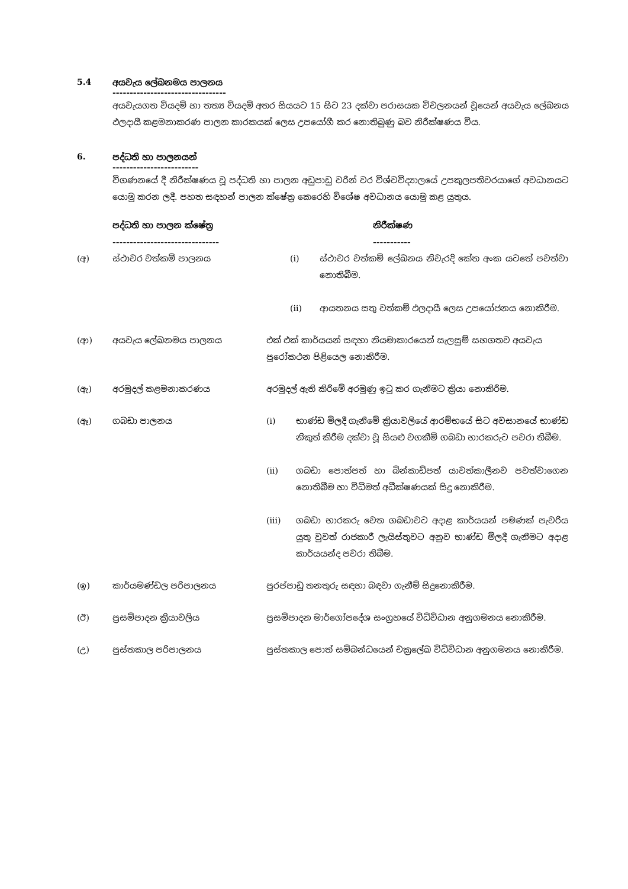5.4 අයවැය ලේඛනමය පාලනය
---------------------------------
අයවැයගත වියදම් හා තත්‍ය වියදම් අතර සියයට 15 සිට 23 දක්වා පරාසයක විචලනයන් වූයෙන් අයවැය ලේඛනය ඵලදායී කළමනාකරණ පාලන කාරකයක් ලෙස උපයෝගී කර නොතිබුණු බව නිරීක්ෂණය විය.
6. පද්ධති හා පාලනයන්
-------------------------
විගණනයේ දී නිරීක්ෂණය වූ පද්ධති හා පාලන අඩුපාඩු වරින් වර විශ්වවිද්‍යාලයේ උපකුලපතිවරයාගේ අවධානයට යොමු කරන ලදී. පහත සඳහන් පාලන ක්ෂේත්‍ර කෙරෙහි විශේෂ අවධානය යොමු කළ යුතුය.
| | පද්ධති හා පාලන ක්ෂේත්‍ර ------------------------------- | නිරීක්ෂණ ----------- |
| --- | --- | --- |
| (අ) | ස්ථාවර වත්කම් පාලනය | (i) ස්ථාවර වත්කම් ලේඛනය නිවැරදි කේත අංක යටතේ පවත්වා නොතිබීම. (ii) ආයතනය සතු වත්කම් ඵලදායී ලෙස උපයෝජනය නොකිරීම. |
| (ආ) | අයවැය ලේඛනමය පාලනය | එක් එක් කාර්යයන් සඳහා නියමාකාරයෙන් සැලසුම් සහගතව අයවැය පුරෝකථන පිළියෙල නොකිරීම. |
| (ඇ) | අරමුදල් කළමනාකරණය | අරමුදල් ඇති කිරීමේ අරමුණු ඉටු කර ගැනීමට ක්‍රියා නොකිරීම. |
| (ඈ) | ගබඩා පාලනය | (i) භාණ්ඩ මිලදී ගැනීමේ ක්‍රියාවලියේ ආරම්භයේ සිට අවසානයේ භාණ්ඩ නිකුත් කිරීම දක්වා වූ සියළු වගකීම් ගබඩා භාරකරුට පවරා තිබීම. (ii) ගබඩා පොත්පත් හා බින්කාඩ්පත් යාවත්කාලීනව පවත්වාගෙන නොතිබීම හා විධිමත් අධීක්ෂණයක් සිදු නොකිරීම. (iii) ගබඩා භාරකරු වෙත ගබඩාවට අදාළ කාර්යයන් පමණක් පැවරිය යුතු වුවත් රාජකාරී ලැයිස්තුවට අනුව භාණ්ඩ මිලදී ගැනීමට අදාළ කාර්යයන්ද පවරා තිබීම. |
| (ඉ) | කාර්යමණ්ඩල පරිපාලනය | පුරප්පාඩු තනතුරු සඳහා බඳවා ගැනීම් සිදුනොකිරීම. |
| (ඊ) | ප්‍රසම්පාදන ක්‍රියාවලිය | ප්‍රසම්පාදන මාර්ගෝපදේශ සංග්‍රහයේ විධිවිධාන අනුගමනය නොකිරීම. |
| (උ) | පුස්තකාල පරිපාලනය | පුස්තකාල පොත් සම්බන්ධයෙන් චක්‍රලේඛ විධිවිධාන අනුගමනය නොකිරීම. |